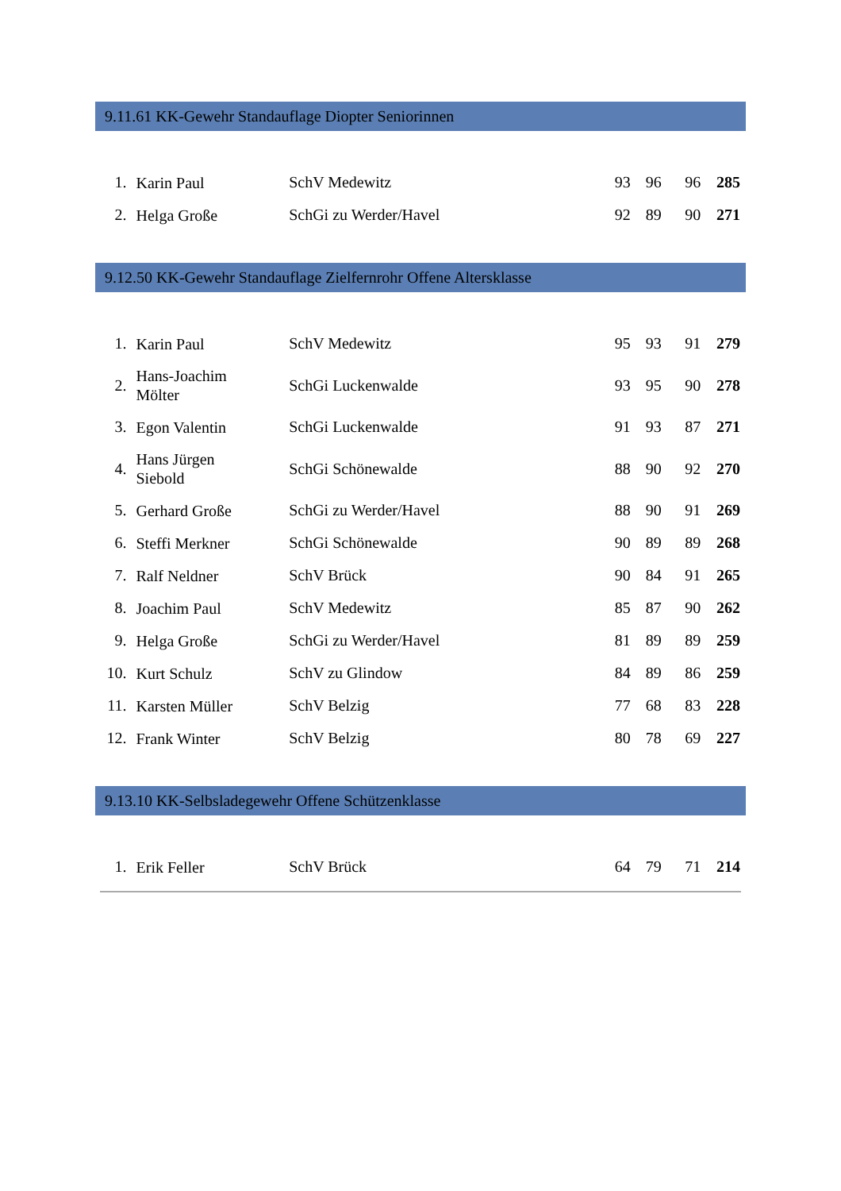9.11.61 KK-Gewehr Standauflage Diopter Seniorinnen
| 1. | Karin Paul | SchV Medewitz | 93 | 96 | 96 | 285 |
| 2. | Helga Große | SchGi zu Werder/Havel | 92 | 89 | 90 | 271 |
9.12.50 KK-Gewehr Standauflage Zielfernrohr Offene Altersklasse
| 1. | Karin Paul | SchV Medewitz | 95 | 93 | 91 | 279 |
| 2. | Hans-Joachim Mölter | SchGi Luckenwalde | 93 | 95 | 90 | 278 |
| 3. | Egon Valentin | SchGi Luckenwalde | 91 | 93 | 87 | 271 |
| 4. | Hans Jürgen Siebold | SchGi Schönewalde | 88 | 90 | 92 | 270 |
| 5. | Gerhard Große | SchGi zu Werder/Havel | 88 | 90 | 91 | 269 |
| 6. | Steffi Merkner | SchGi Schönewalde | 90 | 89 | 89 | 268 |
| 7. | Ralf Neldner | SchV Brück | 90 | 84 | 91 | 265 |
| 8. | Joachim Paul | SchV Medewitz | 85 | 87 | 90 | 262 |
| 9. | Helga Große | SchGi zu Werder/Havel | 81 | 89 | 89 | 259 |
| 10. | Kurt Schulz | SchV zu Glindow | 84 | 89 | 86 | 259 |
| 11. | Karsten Müller | SchV Belzig | 77 | 68 | 83 | 228 |
| 12. | Frank Winter | SchV Belzig | 80 | 78 | 69 | 227 |
9.13.10 KK-Selbsladegewehr Offene Schützenklasse
| 1. | Erik Feller | SchV Brück | 64 | 79 | 71 | 214 |